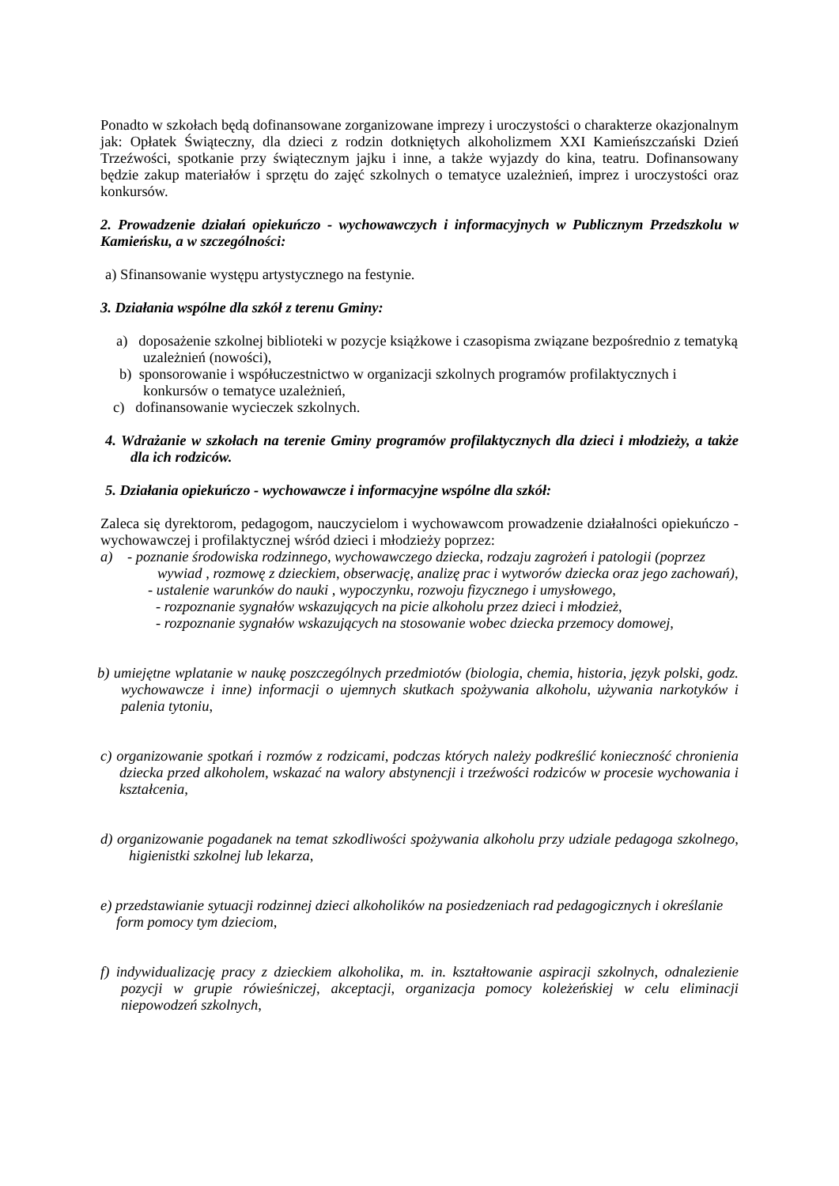Ponadto w szkołach będą dofinansowane zorganizowane imprezy i uroczystości o charakterze okazjonalnym jak: Opłatek Świąteczny, dla dzieci z rodzin dotkniętych alkoholizmem XXI Kamieńszczański Dzień Trzeźwości, spotkanie przy świątecznym jajku i inne, a także wyjazdy do kina, teatru. Dofinansowany będzie zakup materiałów i sprzętu do zajęć szkolnych o tematyce uzależnień, imprez i uroczystości oraz konkursów.
2. Prowadzenie działań opiekuńczo - wychowawczych i informacyjnych w Publicznym Przedszkolu w Kamieńsku, a w szczególności:
a) Sfinansowanie występu artystycznego na festynie.
3. Działania wspólne dla szkół z terenu Gminy:
a) doposażenie szkolnej biblioteki w pozycje książkowe i czasopisma związane bezpośrednio z tematyką uzależnień (nowości),
b) sponsorowanie i współuczestnictwo w organizacji szkolnych programów profilaktycznych i konkursów o tematyce uzależnień,
c) dofinansowanie wycieczek szkolnych.
4. Wdrażanie w szkołach na terenie Gminy programów profilaktycznych dla dzieci i młodzieży, a także dla ich rodziców.
5. Działania opiekuńczo - wychowawcze i informacyjne wspólne dla szkół:
Zaleca się dyrektorom, pedagogom, nauczycielom i wychowawcom prowadzenie działalności opiekuńczo - wychowawczej i profilaktycznej wśród dzieci i młodzieży poprzez:
a) - poznanie środowiska rodzinnego, wychowawczego dziecka, rodzaju zagrożeń i patologii (poprzez wywiad , rozmowę z dzieckiem, obserwację, analizę prac i wytworów dziecka oraz jego zachowań),
- ustalenie warunków do nauki , wypoczynku, rozwoju fizycznego i umysłowego,
- rozpoznanie sygnałów wskazujących na picie alkoholu przez dzieci i młodzież,
- rozpoznanie sygnałów wskazujących na stosowanie wobec dziecka przemocy domowej,
b) umiejętne wplatanie w naukę poszczególnych przedmiotów (biologia, chemia, historia, język polski, godz. wychowawcze i inne) informacji o ujemnych skutkach spożywania alkoholu, używania narkotyków i palenia tytoniu,
c) organizowanie spotkań i rozmów z rodzicami, podczas których należy podkreślić konieczność chronienia dziecka przed alkoholem, wskazać na walory abstynencji i trzeźwości rodziców w procesie wychowania i kształcenia,
d) organizowanie pogadanek na temat szkodliwości spożywania alkoholu przy udziale pedagoga szkolnego, higienistki szkolnej lub lekarza,
e) przedstawianie sytuacji rodzinnej dzieci alkoholików na posiedzeniach rad pedagogicznych i określanie form pomocy tym dzieciom,
f) indywidualizację pracy z dzieckiem alkoholika, m. in. kształtowanie aspiracji szkolnych, odnalezienie pozycji w grupie rówieśniczej, akceptacji, organizacja pomocy koleżeńskiej w celu eliminacji niepowodzeń szkolnych,